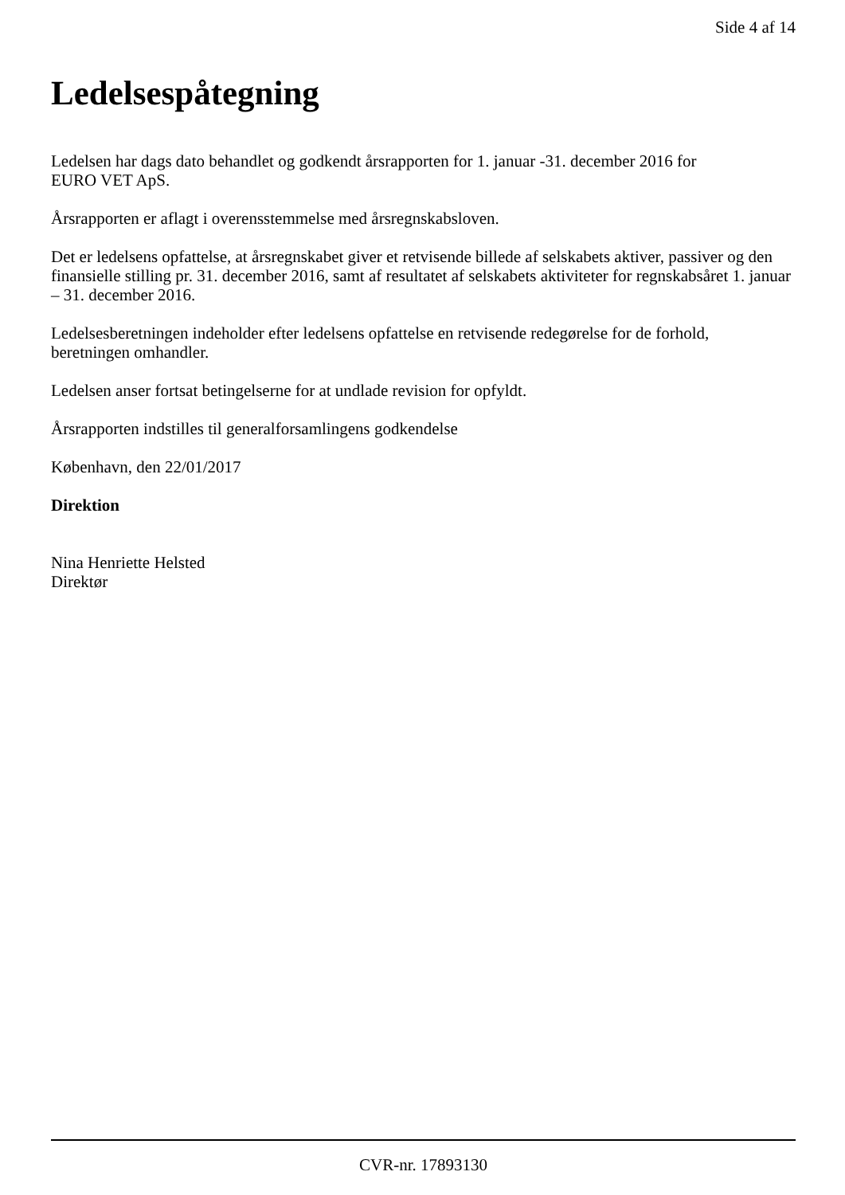Side 4 af 14
Ledelsespåtegning
Ledelsen har dags dato behandlet og godkendt årsrapporten for 1. januar -31. december 2016 for
EURO VET ApS.
Årsrapporten er aflagt i overensstemmelse med årsregnskabsloven.
Det er ledelsens opfattelse, at årsregnskabet giver et retvisende billede af selskabets aktiver, passiver og den finansielle stilling pr. 31. december 2016, samt af resultatet af selskabets aktiviteter for regnskabsåret 1. januar – 31. december 2016.
Ledelsesberetningen indeholder efter ledelsens opfattelse en retvisende redegørelse for de forhold,
beretningen omhandler.
Ledelsen anser fortsat betingelserne for at undlade revision for opfyldt.
Årsrapporten indstilles til generalforsamlingens godkendelse
København, den 22/01/2017
Direktion
Nina Henriette Helsted
Direktør
CVR-nr. 17893130